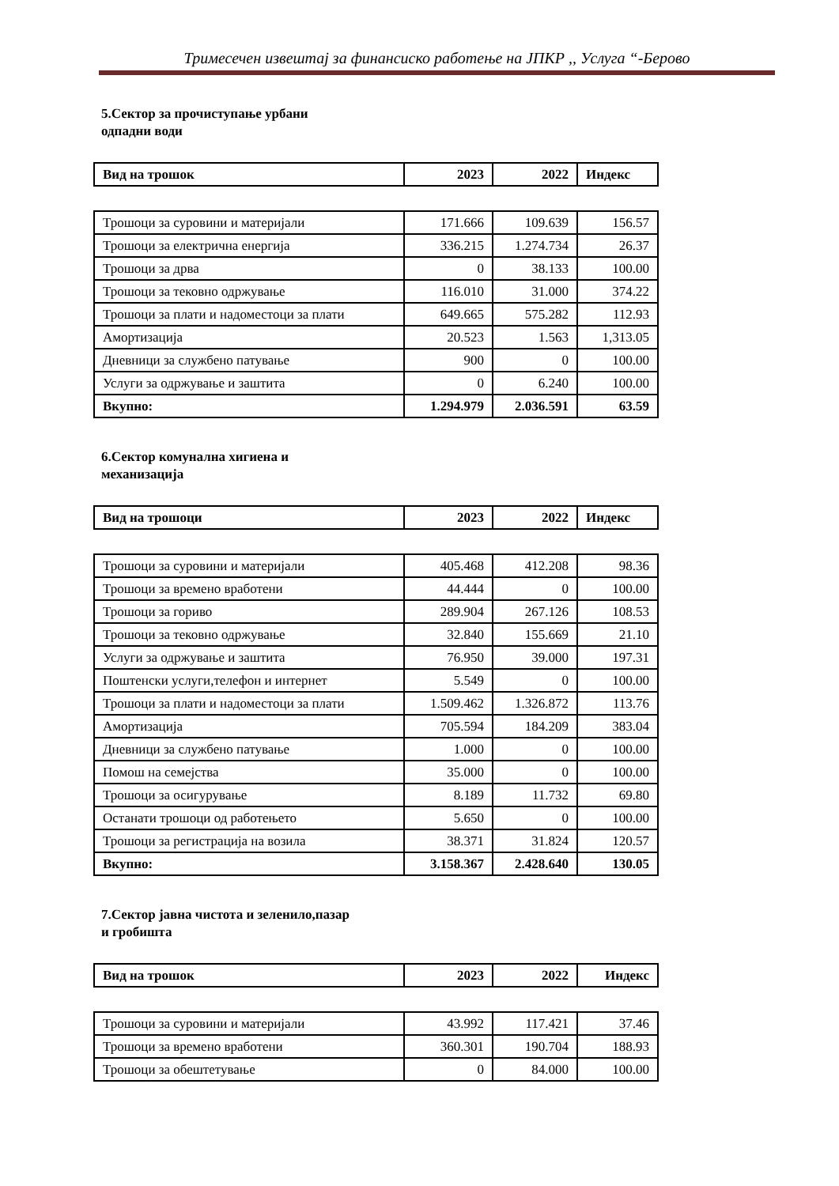Тримесечен извештај за финансиско работење на ЈПКР ,, Услуга “-Берово
5.Сектор за прочиступање урбани
одпадни води
| Вид на трошок | 2023 | 2022 | Индекс |
| --- | --- | --- | --- |
| Трошоци за суровини и материјали | 171.666 | 109.639 | 156.57 |
| Трошоци за електрична енергија | 336.215 | 1.274.734 | 26.37 |
| Трошоци за дрва | 0 | 38.133 | 100.00 |
| Трошоци за тековно одржување | 116.010 | 31.000 | 374.22 |
| Трошоци за плати и надоместоци за плати | 649.665 | 575.282 | 112.93 |
| Амортизација | 20.523 | 1.563 | 1,313.05 |
| Дневници за службено патување | 900 | 0 | 100.00 |
| Услуги за одржување и заштита | 0 | 6.240 | 100.00 |
| Вкупно: | 1.294.979 | 2.036.591 | 63.59 |
6.Сектор комунална хигиена и
механизација
| Вид на трошоци | 2023 | 2022 | Индекс |
| --- | --- | --- | --- |
| Трошоци за суровини и материјали | 405.468 | 412.208 | 98.36 |
| Трошоци за времено вработени | 44.444 | 0 | 100.00 |
| Трошоци за гориво | 289.904 | 267.126 | 108.53 |
| Трошоци за тековно одржување | 32.840 | 155.669 | 21.10 |
| Услуги за одржување и заштита | 76.950 | 39.000 | 197.31 |
| Поштенски услуги,телефон и интернет | 5.549 | 0 | 100.00 |
| Трошоци за плати и надоместоци за плати | 1.509.462 | 1.326.872 | 113.76 |
| Амортизација | 705.594 | 184.209 | 383.04 |
| Дневници за службено патување | 1.000 | 0 | 100.00 |
| Помош на семејства | 35.000 | 0 | 100.00 |
| Трошоци за осигурување | 8.189 | 11.732 | 69.80 |
| Останати трошоци од работењето | 5.650 | 0 | 100.00 |
| Трошоци за регистрација на возила | 38.371 | 31.824 | 120.57 |
| Вкупно: | 3.158.367 | 2.428.640 | 130.05 |
7.Сектор јавна чистота и зеленило,пазар
и гробишта
| Вид на трошок | 2023 | 2022 | Индекс |
| --- | --- | --- | --- |
| Трошоци за суровини и материјали | 43.992 | 117.421 | 37.46 |
| Трошоци за времено вработени | 360.301 | 190.704 | 188.93 |
| Трошоци за обештетување | 0 | 84.000 | 100.00 |